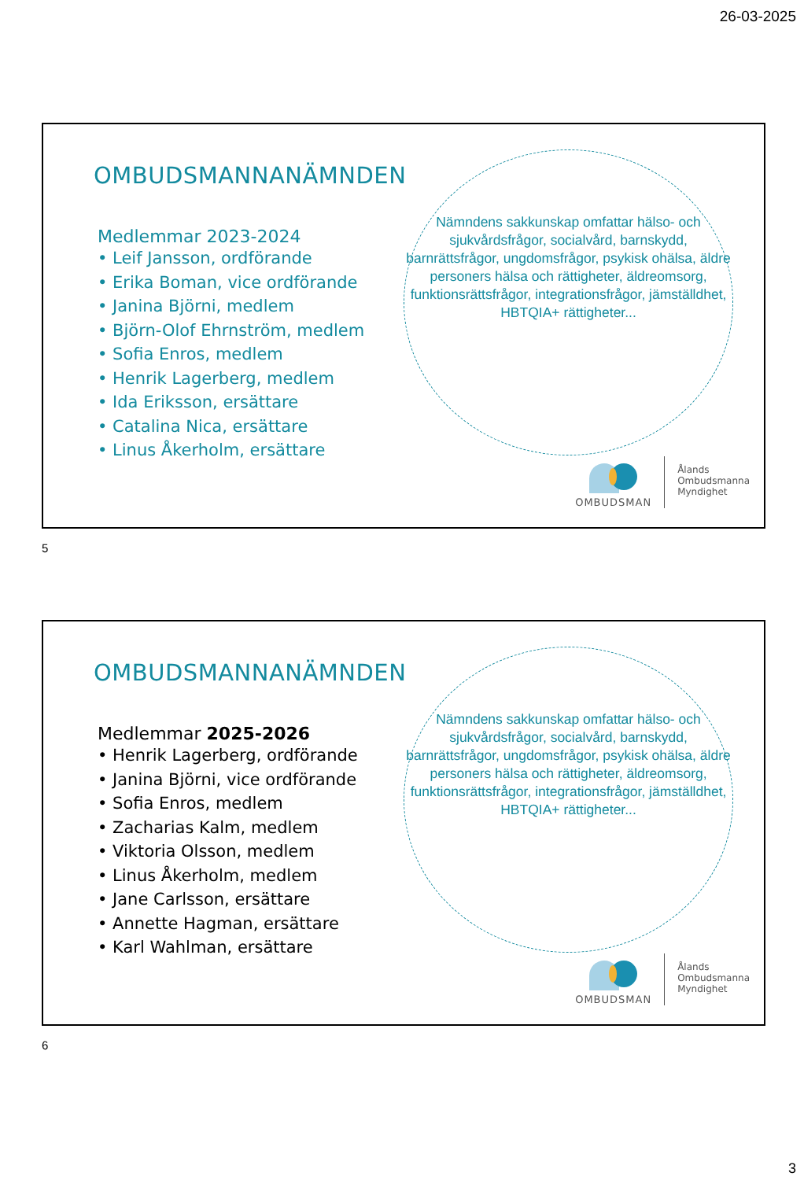26-03-2025
OMBUDSMANNANÄMNDEN
Medlemmar 2023-2024
• Leif Jansson, ordförande
• Erika Boman, vice ordförande
• Janina Björni, medlem
• Björn-Olof Ehrnström, medlem
• Sofia Enros, medlem
• Henrik Lagerberg, medlem
• Ida Eriksson, ersättare
• Catalina Nica, ersättare
• Linus Åkerholm, ersättare
Nämndens sakkunskap omfattar hälso- och sjukvårdsfrågor, socialvård, barnskydd, barnrättsfrågor, ungdomsfrågor, psykisk ohälsa, äldre personers hälsa och rättigheter, äldreomsorg, funktionsrättsfrågor, integrationsfrågor, jämställdhet, HBTQIA+ rättigheter...
OMBUDSMAN
Ålands
Ombudsmanna
Myndighet
5
OMBUDSMANNANÄMNDEN
Medlemmar 2025-2026
• Henrik Lagerberg, ordförande
• Janina Björni, vice ordförande
• Sofia Enros, medlem
• Zacharias Kalm, medlem
• Viktoria Olsson, medlem
• Linus Åkerholm, medlem
• Jane Carlsson, ersättare
• Annette Hagman, ersättare
• Karl Wahlman, ersättare
Nämndens sakkunskap omfattar hälso- och sjukvårdsfrågor, socialvård, barnskydd, barnrättsfrågor, ungdomsfrågor, psykisk ohälsa, äldre personers hälsa och rättigheter, äldreomsorg, funktionsrättsfrågor, integrationsfrågor, jämställdhet, HBTQIA+ rättigheter...
OMBUDSMAN
Ålands
Ombudsmanna
Myndighet
6
3